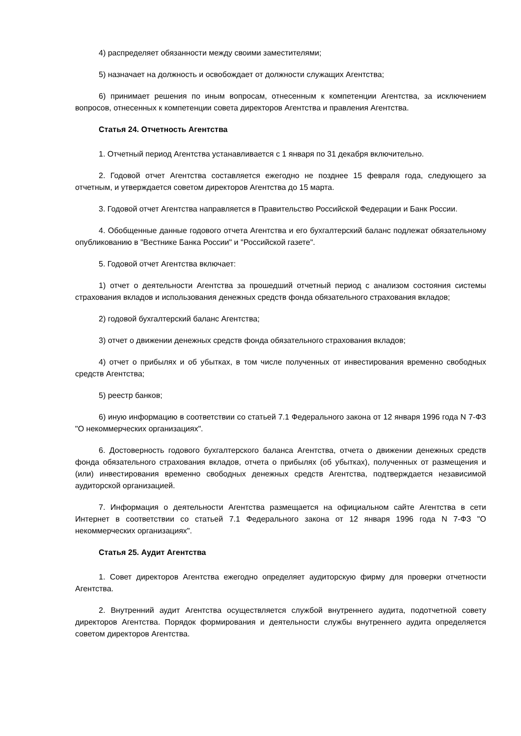4) распределяет обязанности между своими заместителями;
5) назначает на должность и освобождает от должности служащих Агентства;
6) принимает решения по иным вопросам, отнесенным к компетенции Агентства, за исключением вопросов, отнесенных к компетенции совета директоров Агентства и правления Агентства.
Статья 24. Отчетность Агентства
1. Отчетный период Агентства устанавливается с 1 января по 31 декабря включительно.
2. Годовой отчет Агентства составляется ежегодно не позднее 15 февраля года, следующего за отчетным, и утверждается советом директоров Агентства до 15 марта.
3. Годовой отчет Агентства направляется в Правительство Российской Федерации и Банк России.
4. Обобщенные данные годового отчета Агентства и его бухгалтерский баланс подлежат обязательному опубликованию в "Вестнике Банка России" и "Российской газете".
5. Годовой отчет Агентства включает:
1) отчет о деятельности Агентства за прошедший отчетный период с анализом состояния системы страхования вкладов и использования денежных средств фонда обязательного страхования вкладов;
2) годовой бухгалтерский баланс Агентства;
3) отчет о движении денежных средств фонда обязательного страхования вкладов;
4) отчет о прибылях и об убытках, в том числе полученных от инвестирования временно свободных средств Агентства;
5) реестр банков;
6) иную информацию в соответствии со статьей 7.1 Федерального закона от 12 января 1996 года N 7-ФЗ "О некоммерческих организациях".
6. Достоверность годового бухгалтерского баланса Агентства, отчета о движении денежных средств фонда обязательного страхования вкладов, отчета о прибылях (об убытках), полученных от размещения и (или) инвестирования временно свободных денежных средств Агентства, подтверждается независимой аудиторской организацией.
7. Информация о деятельности Агентства размещается на официальном сайте Агентства в сети Интернет в соответствии со статьей 7.1 Федерального закона от 12 января 1996 года N 7-ФЗ "О некоммерческих организациях".
Статья 25. Аудит Агентства
1. Совет директоров Агентства ежегодно определяет аудиторскую фирму для проверки отчетности Агентства.
2. Внутренний аудит Агентства осуществляется службой внутреннего аудита, подотчетной совету директоров Агентства. Порядок формирования и деятельности службы внутреннего аудита определяется советом директоров Агентства.